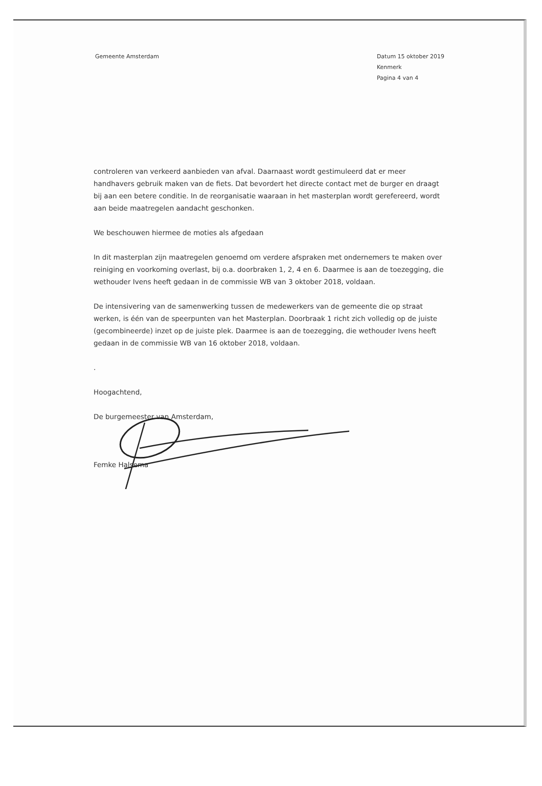Gemeente Amsterdam Datum 15 oktober 2019
Kenmerk
Pagina 4 van 4
controleren van verkeerd aanbieden van afval. Daarnaast wordt gestimuleerd dat er meer handhavers gebruik maken van de fiets. Dat bevordert het directe contact met de burger en draagt bij aan een betere conditie. In de reorganisatie waaraan in het masterplan wordt gerefereerd, wordt aan beide maatregelen aandacht geschonken.
We beschouwen hiermee de moties als afgedaan
In dit masterplan zijn maatregelen genoemd om verdere afspraken met ondernemers te maken over reiniging en voorkoming overlast, bij o.a. doorbraken 1, 2, 4 en 6. Daarmee is aan de toezegging, die wethouder Ivens heeft gedaan in de commissie WB van 3 oktober 2018, voldaan.
De intensivering van de samenwerking tussen de medewerkers van de gemeente die op straat werken, is één van de speerpunten van het Masterplan. Doorbraak 1 richt zich volledig op de juiste (gecombineerde) inzet op de juiste plek. Daarmee is aan de toezegging, die wethouder Ivens heeft gedaan in de commissie WB van 16 oktober 2018, voldaan.
.
Hoogachtend,
De burgemeester van Amsterdam,
Femke Halsema